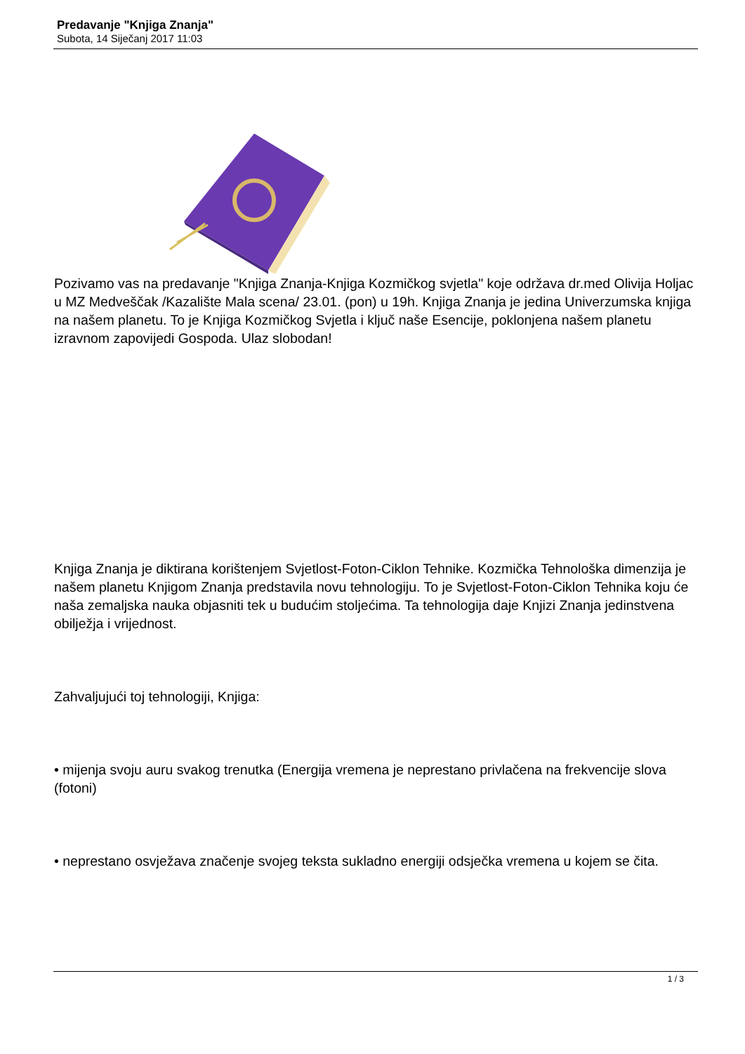Predavanje "Knjiga Znanja"
Subota, 14 Siječanj 2017 11:03
Pozivamo vas na predavanje "Knjiga Znanja-Knjiga Kozmičkog svjetla" koje održava dr.med Olivija Holjac u MZ Medveščak /Kazalište Mala scena/ 23.01. (pon) u 19h. Knjiga Znanja je jedina Univerzumska knjiga na našem planetu. To je Knjiga Kozmičkog Svjetla i ključ naše Esencije, poklonjena našem planetu izravnom zapovijedi Gospoda. Ulaz slobodan!
Knjiga Znanja je diktirana korištenjem Svjetlost-Foton-Ciklon Tehnike. Kozmička Tehnološka dimenzija je našem planetu Knjigom Znanja predstavila novu tehnologiju. To je Svjetlost-Foton-Ciklon Tehnika koju će naša zemaljska nauka objasniti tek u budućim stoljećima. Ta tehnologija daje Knjizi Znanja jedinstvena obilježja i vrijednost.
Zahvaljujući toj tehnologiji, Knjiga:
• mijenja svoju auru svakog trenutka (Energija vremena je neprestano privlačena na frekvencije slova (fotoni)
• neprestano osvježava značenje svojeg teksta sukladno energiji odsječka vremena u kojem se čita.
1 / 3